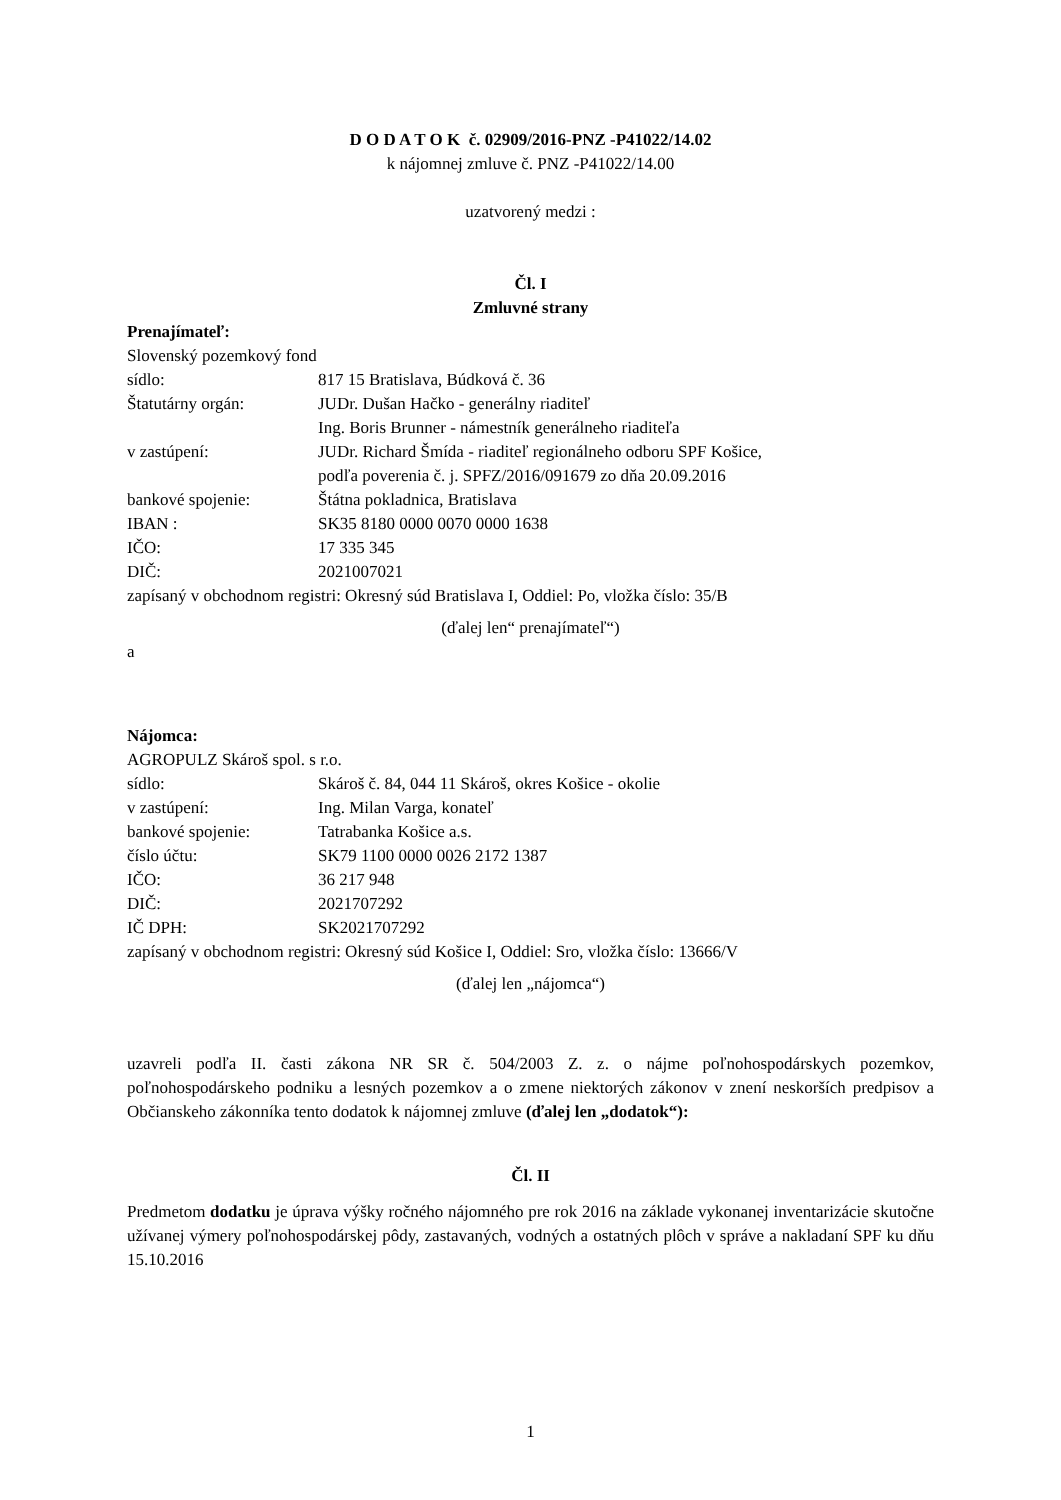D O D A T O K č. 02909/2016-PNZ -P41022/14.02
k nájomnej zmluve č. PNZ -P41022/14.00
uzatvorený medzi :
Čl. I
Zmluvné strany
Prenajímateľ:
Slovenský pozemkový fond
sídlo: 817 15 Bratislava, Búdková č. 36
Štatutárny orgán: JUDr. Dušan Hačko - generálny riaditeľ
Ing. Boris Brunner - námestník generálneho riaditeľa
v zastúpení: JUDr. Richard Šmída - riaditeľ regionálneho odboru SPF Košice,
podľa poverenia č. j. SPFZ/2016/091679 zo dňa 20.09.2016
bankové spojenie: Štátna pokladnica, Bratislava
IBAN : SK35 8180 0000 0070 0000 1638
IČO: 17 335 345
DIČ: 2021007021
zapísaný v obchodnom registri: Okresný súd Bratislava I, Oddiel: Po, vložka číslo: 35/B
(ďalej len“ prenajímateľ“)
a
Nájomca:
AGROPULZ Skároš spol. s r.o.
sídlo: Skároš č. 84, 044 11 Skároš, okres Košice - okolie
v zastúpení: Ing. Milan Varga, konateľ
bankové spojenie: Tatrabanka Košice a.s.
číslo účtu: SK79 1100 0000 0026 2172 1387
IČO: 36 217 948
DIČ: 2021707292
IČ DPH: SK2021707292
zapísaný v obchodnom registri: Okresný súd Košice I, Oddiel: Sro, vložka číslo: 13666/V
(ďalej len „nájomca“)
uzavreli podľa II. časti zákona NR SR č. 504/2003 Z. z. o nájme poľnohospodárskych pozemkov, poľnohospodárskeho podniku a lesných pozemkov a o zmene niektorých zákonov v znení neskorších predpisov a Občianskeho zákonníka tento dodatok k nájomnej zmluve (ďalej len „dodatok“):
Čl. II
Predmetom dodatku je úprava výšky ročného nájomného pre rok 2016 na základe vykonanej inventarizácie skutočne užívanej výmery poľnohospodárskej pôdy, zastavaných, vodných a ostatných plôch v správe a nakladaní SPF ku dňu 15.10.2016
1